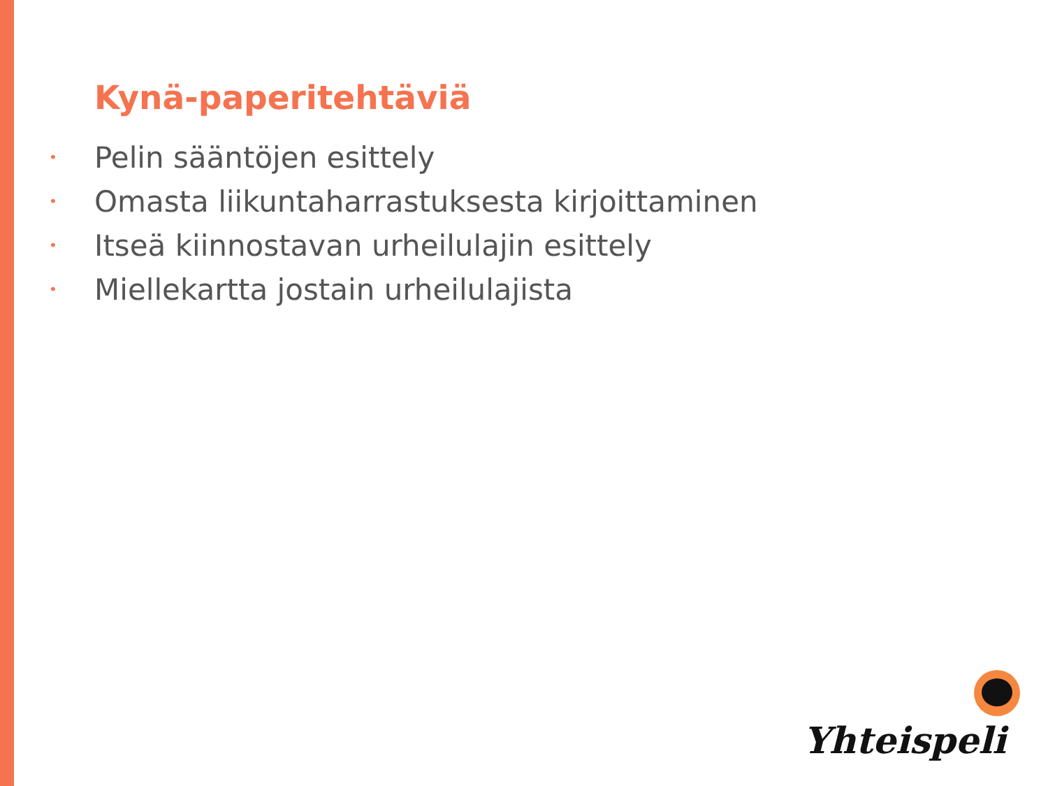Kynä-paperitehtäviä
• Pelin sääntöjen esittely
• Omasta liikuntaharrastuksesta kirjoittaminen
• Itseä kiinnostavan urheilulajin esittely
• Miellekartta jostain urheilulajista
Yhteispeli